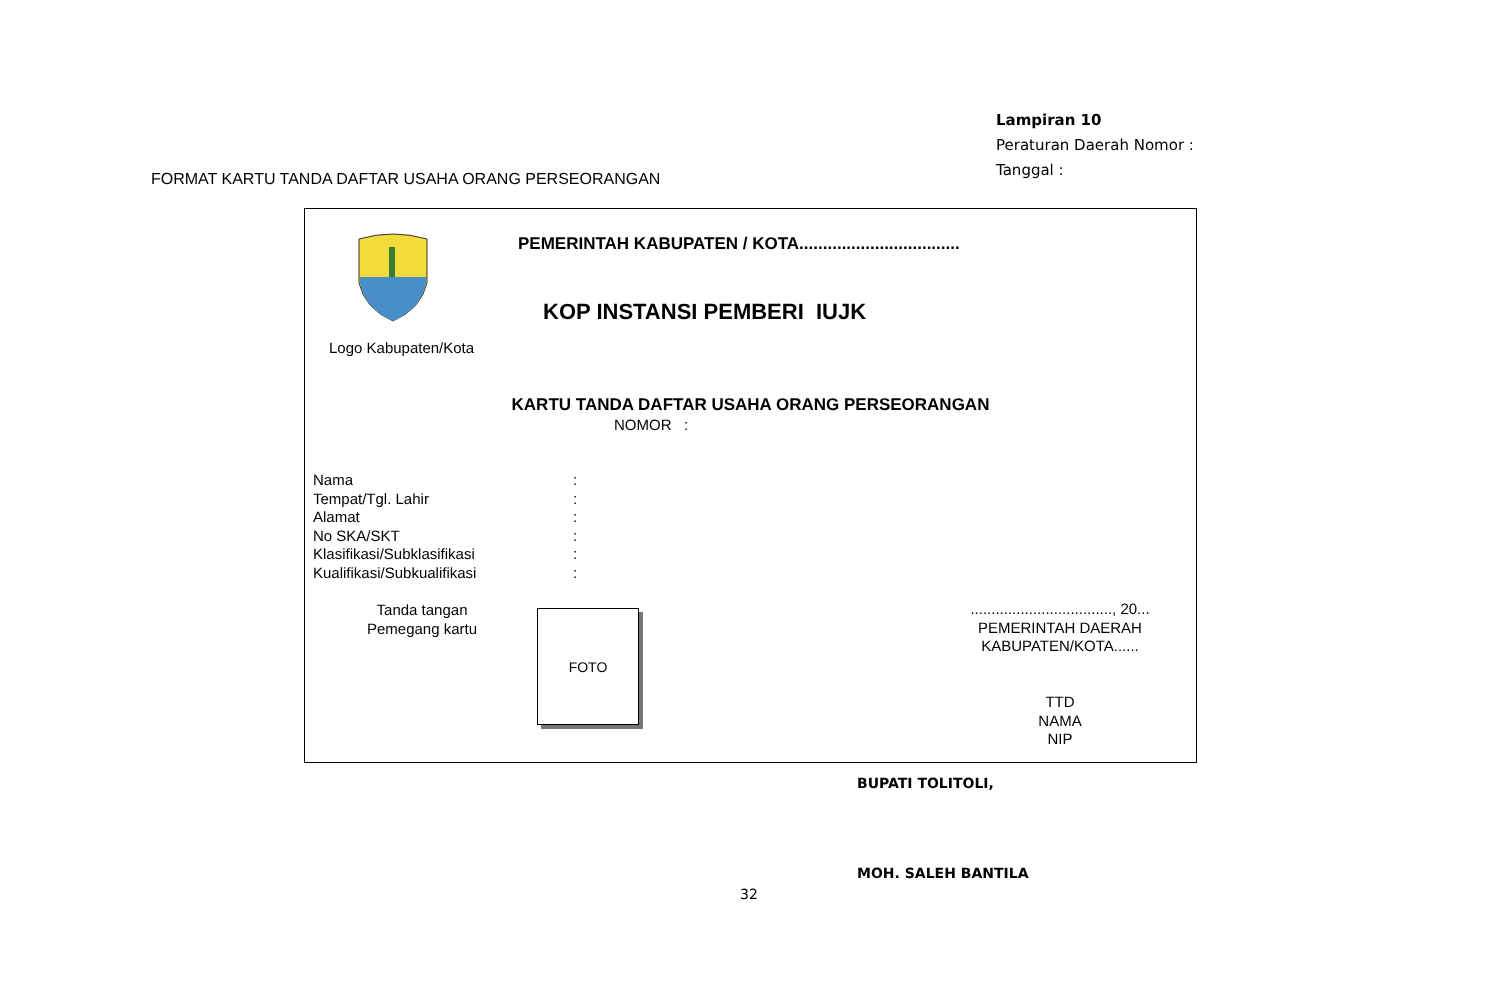Lampiran 10
Peraturan Daerah Nomor :
Tanggal :
FORMAT KARTU TANDA DAFTAR USAHA ORANG PERSEORANGAN
Logo Kabupaten/Kota
PEMERINTAH KABUPATEN / KOTA..................................
KOP INSTANSI PEMBERI IUJK
KARTU TANDA DAFTAR USAHA ORANG PERSEORANGAN
NOMOR :
Nama:
Tempat/Tgl. Lahir:
Alamat:
No SKA/SKT:
Klasifikasi/Subklasifikasi:
Kualifikasi/Subkualifikasi:
Tanda tangan
Pemegang kartu
FOTO
.................................., 20...
PEMERINTAH DAERAH
KABUPATEN/KOTA......
TTD
NAMA
NIP
BUPATI TOLITOLI,
MOH. SALEH BANTILA
32